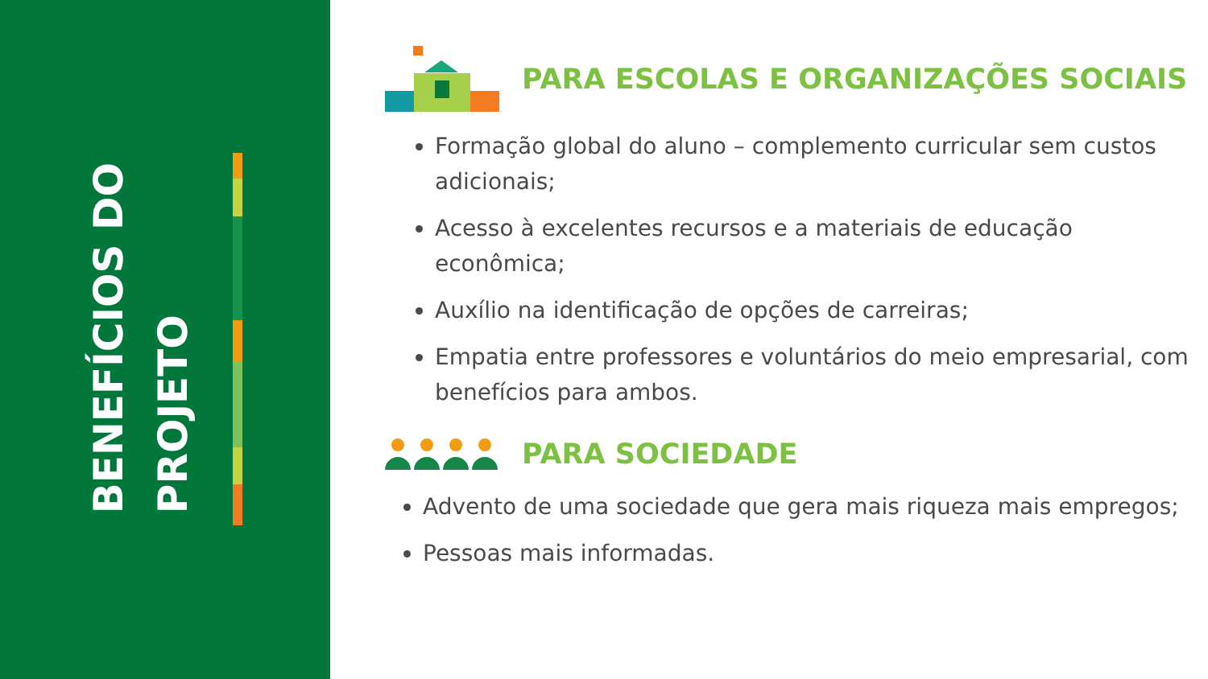BENEFÍCIOS DO
PROJETO
PARA ESCOLAS E ORGANIZAÇÕES SOCIAIS
Formação global do aluno – complemento curricular sem custos adicionais;
Acesso à excelentes recursos e a materiais de educação econômica;
Auxílio na identificação de opções de carreiras;
Empatia entre professores e voluntários do meio empresarial, com benefícios para ambos.
PARA SOCIEDADE
Advento de uma sociedade que gera mais riqueza mais empregos;
Pessoas mais informadas.